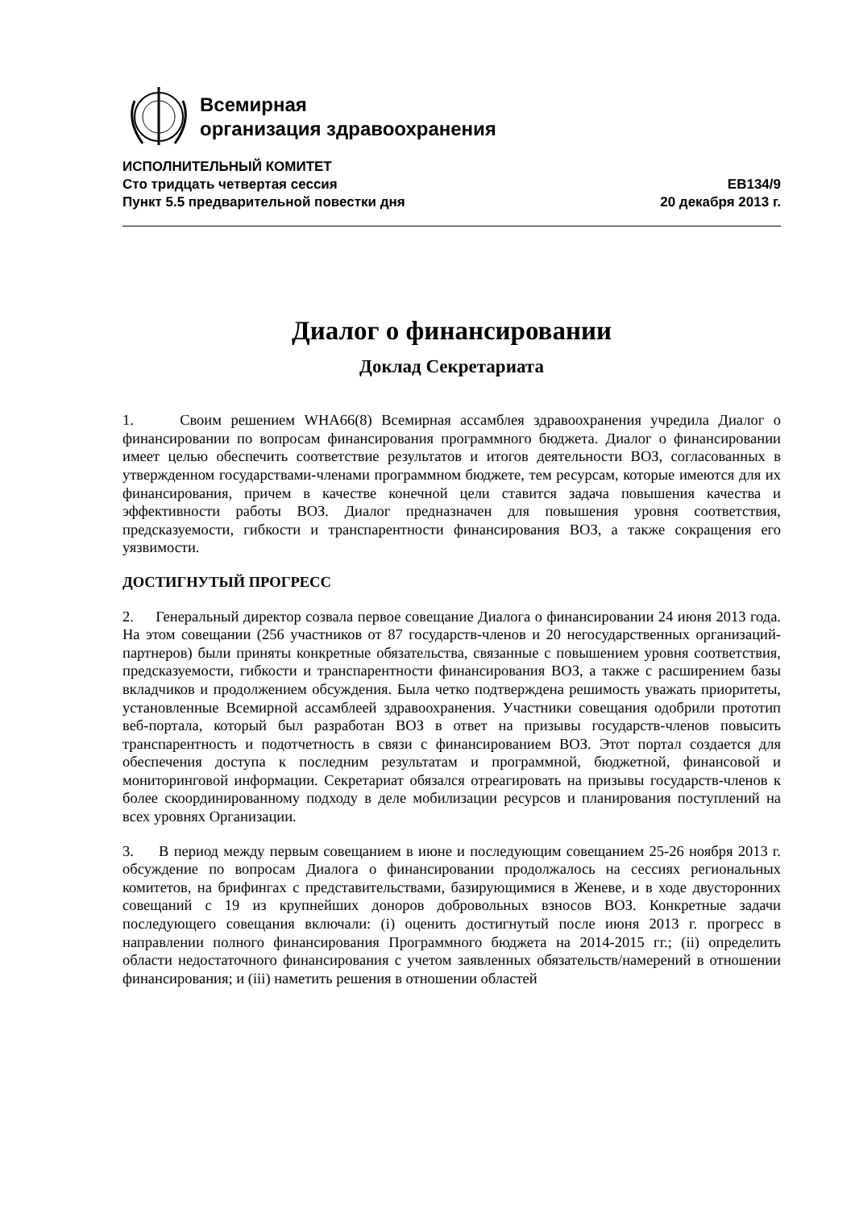Всемирная
организация здравоохранения
ИСПОЛНИТЕЛЬНЫЙ КОМИТЕТ
Сто тридцать четвертая сессия EB134/9
Пункт 5.5 предварительной повестки дня 20 декабря 2013 г.
Диалог о финансировании
Доклад Секретариата
1. Своим решением WHA66(8) Всемирная ассамблея здравоохранения учредила Диалог о финансировании по вопросам финансирования программного бюджета. Диалог о финансировании имеет целью обеспечить соответствие результатов и итогов деятельности ВОЗ, согласованных в утвержденном государствами-членами программном бюджете, тем ресурсам, которые имеются для их финансирования, причем в качестве конечной цели ставится задача повышения качества и эффективности работы ВОЗ. Диалог предназначен для повышения уровня соответствия, предсказуемости, гибкости и транспарентности финансирования ВОЗ, а также сокращения его уязвимости.
ДОСТИГНУТЫЙ ПРОГРЕСС
2. Генеральный директор созвала первое совещание Диалога о финансировании 24 июня 2013 года. На этом совещании (256 участников от 87 государств-членов и 20 негосударственных организаций-партнеров) были приняты конкретные обязательства, связанные с повышением уровня соответствия, предсказуемости, гибкости и транспарентности финансирования ВОЗ, а также с расширением базы вкладчиков и продолжением обсуждения. Была четко подтверждена решимость уважать приоритеты, установленные Всемирной ассамблеей здравоохранения. Участники совещания одобрили прототип веб-портала, который был разработан ВОЗ в ответ на призывы государств-членов повысить транспарентность и подотчетность в связи с финансированием ВОЗ. Этот портал создается для обеспечения доступа к последним результатам и программной, бюджетной, финансовой и мониторинговой информации. Секретариат обязался отреагировать на призывы государств-членов к более скоординированному подходу в деле мобилизации ресурсов и планирования поступлений на всех уровнях Организации.
3. В период между первым совещанием в июне и последующим совещанием 25-26 ноября 2013 г. обсуждение по вопросам Диалога о финансировании продолжалось на сессиях региональных комитетов, на брифингах с представительствами, базирующимися в Женеве, и в ходе двусторонних совещаний с 19 из крупнейших доноров добровольных взносов ВОЗ. Конкретные задачи последующего совещания включали: (i) оценить достигнутый после июня 2013 г. прогресс в направлении полного финансирования Программного бюджета на 2014-2015 гг.; (ii) определить области недостаточного финансирования с учетом заявленных обязательств/намерений в отношении финансирования; и (iii) наметить решения в отношении областей